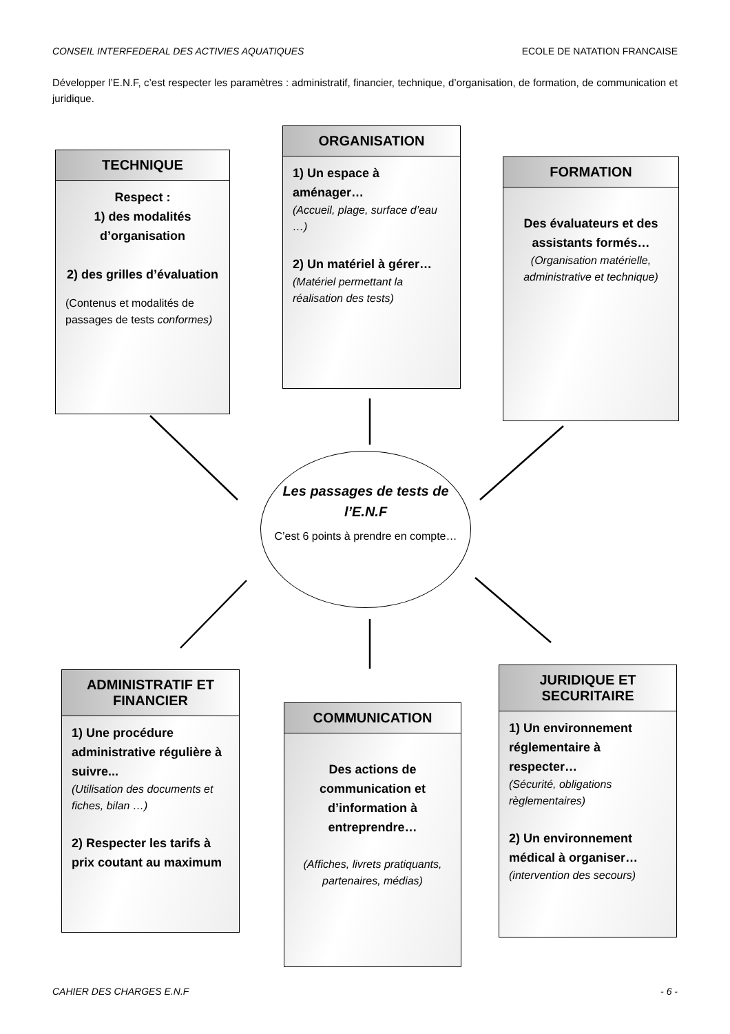CONSEIL INTERFEDERAL DES ACTIVIES AQUATIQUES ECOLE DE NATATION FRANCAISE
Développer l’E.N.F, c’est respecter les paramètres : administratif, financier, technique, d’organisation, de formation, de communication et juridique.
TECHNIQUE
Respect :
1) des modalités d’organisation
2) des grilles d’évaluation
(Contenus et modalités de passages de tests conformes)
ORGANISATION
1) Un espace à aménager…
(Accueil, plage, surface d’eau …)
2) Un matériel à gérer…
(Matériel permettant la réalisation des tests)
FORMATION
Des évaluateurs et des assistants formés…
(Organisation matérielle, administrative et technique)
Les passages de tests de l’E.N.F
C’est 6 points à prendre en compte…
ADMINISTRATIF ET FINANCIER
1) Une procédure administrative régulière à suivre...
(Utilisation des documents et fiches, bilan …)
2) Respecter les tarifs à prix coutant au maximum
COMMUNICATION
Des actions de communication et d’information à entreprendre…
(Affiches, livrets pratiquants, partenaires, médias)
JURIDIQUE ET SECURITAIRE
1) Un environnement réglementaire à respecter…
(Sécurité, obligations règlementaires)
2) Un environnement médical à organiser…
(intervention des secours)
CAHIER DES CHARGES E.N.F - 6 -